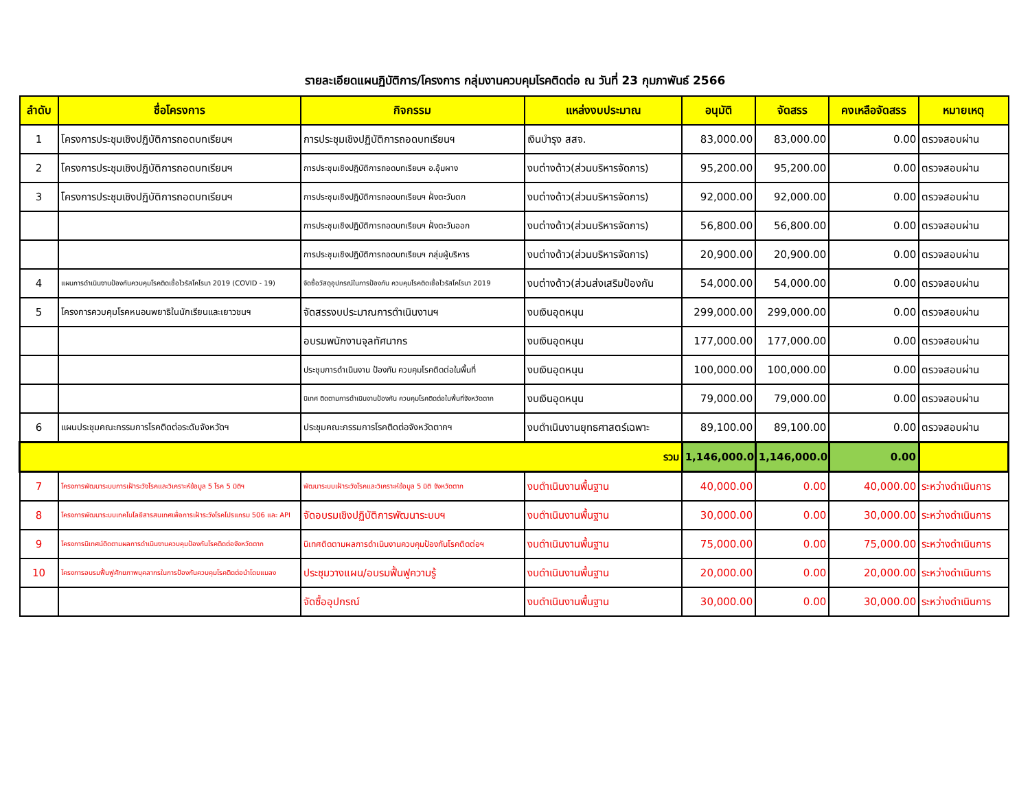รายละเอียดแผนฏิบัติการ/โครงการ กลุ่มงานควบคุมโรคติดต่อ ณ วันที่ 23 กุมภาพันธ์ 2566
| ลำดับ | ชื่อโครงการ | กิจกรรม | แหล่งงบประมาณ | อนุมัติ | จัดสรร | คงเหลือจัดสรร | หมายเหตุ |
| --- | --- | --- | --- | --- | --- | --- | --- |
| 1 | โครงการประชุมเชิงปฏิบัติการถอดบทเรียนฯ | การประชุมเชิงปฏิบัติการถอดบทเรียนฯ | เงินบำรุง สสจ. | 83,000.00 | 83,000.00 | 0.00 | ตรวจสอบผ่าน |
| 2 | โครงการประชุมเชิงปฏิบัติการถอดบทเรียนฯ | การประชุมเชิงปฏิบัติการถอดบทเรียนฯ อ.อุ้มผาง | งบต่างด้าว(ส่วนบริหารจัดการ) | 95,200.00 | 95,200.00 | 0.00 | ตรวจสอบผ่าน |
| 3 | โครงการประชุมเชิงปฏิบัติการถอดบทเรียนฯ | การประชุมเชิงปฏิบัติการถอดบทเรียนฯ ฝั่งตะวันตก | งบต่างด้าว(ส่วนบริหารจัดการ) | 92,000.00 | 92,000.00 | 0.00 | ตรวจสอบผ่าน |
| | | การประชุมเชิงปฏิบัติการถอดบทเรียนฯ ฝั่งตะวันออก | งบต่างด้าว(ส่วนบริหารจัดการ) | 56,800.00 | 56,800.00 | 0.00 | ตรวจสอบผ่าน |
| | | การประชุมเชิงปฏิบัติการถอดบทเรียนฯ กลุ่มผู้บริหาร | งบต่างด้าว(ส่วนบริหารจัดการ) | 20,900.00 | 20,900.00 | 0.00 | ตรวจสอบผ่าน |
| 4 | แผนการดำเนินงานป้องกันควบคุมโรคติดเชื้อไวรัสโคโรนา 2019 (COVID - 19) | จัดซื้อวัสดุอุปกรณ์ในการป้องกัน ควบคุมโรคติดเชื้อไวรัสโคโรนา 2019 | งบต่างด้าว(ส่วนส่งเสริมป้องกัน | 54,000.00 | 54,000.00 | 0.00 | ตรวจสอบผ่าน |
| 5 | โครงการควบคุมโรคหนอนพยาธิในนักเรียนและเยาวชนฯ | จัดสรรงบประมาณการดำเนินงานฯ | งบเงินอุดหนุน | 299,000.00 | 299,000.00 | 0.00 | ตรวจสอบผ่าน |
| | | อบรมพนักงานจุลทัศนากร | งบเงินอุดหนุน | 177,000.00 | 177,000.00 | 0.00 | ตรวจสอบผ่าน |
| | | ประชุมการดำเนินงาน ป้องกัน ควบคุมโรคติดต่อในพื้นที่ | งบเงินอุดหนุน | 100,000.00 | 100,000.00 | 0.00 | ตรวจสอบผ่าน |
| | | นิเทศ ติดตามการดำเนินงานป้องกัน ควบคุมโรคติดต่อในพื้นที่จังหวัดตาก | งบเงินอุดหนุน | 79,000.00 | 79,000.00 | 0.00 | ตรวจสอบผ่าน |
| 6 | แผนประชุมคณะกรรมการโรคติดต่อระดับจังหวัดฯ | ประชุมคณะกรรมการโรคติดต่อจังหวัดตากฯ | งบดำเนินงานยุทธศาสตร์เฉพาะ | 89,100.00 | 89,100.00 | 0.00 | ตรวจสอบผ่าน |
| รวม | | | | 1,146,000.00 | 1,146,000.00 | 0.00 | |
| 7 | โครงการพัฒนาระบบการเฝ้าระวังโรคและวิเคราะห์ข้อมูล 5 โรค 5 มิติฯ | พัฒนาระบบเฝ้าระวังโรคและวิเคราะห์ข้อมูล 5 มิติ จังหวัดตาก | งบดำเนินงานพื้นฐาน | 40,000.00 | 0.00 | 40,000.00 | ระหว่างดำเนินการ |
| 8 | โครงการพัฒนาระบบเทคโนโลยีสารสนเทศเพื่อการเฝ้าระวังโรคโปรแกรม 506 และ API | จัดอบรมเชิงปฏิบัติการพัฒนาระบบฯ | งบดำเนินงานพื้นฐาน | 30,000.00 | 0.00 | 30,000.00 | ระหว่างดำเนินการ |
| 9 | โครงการนิเทศน์ติดตามผลการดำเนินงานควบคุมป้องกันโรคติดต่อจังหวัดตาก | นิเทศติดตามผลการดำเนินงานควบคุมป้องกันโรคติดต่อฯ | งบดำเนินงานพื้นฐาน | 75,000.00 | 0.00 | 75,000.00 | ระหว่างดำเนินการ |
| 10 | โครงการอบรมฟื้นฟูศักยภาพบุคลากรในการป้องกันควบคุมโรคติดต่อนำโดยแมลง | ประชุมวางแผน/อบรมฟื้นฟูความรู้ | งบดำเนินงานพื้นฐาน | 20,000.00 | 0.00 | 20,000.00 | ระหว่างดำเนินการ |
| | | จัดซื้ออุปกรณ์ | งบดำเนินงานพื้นฐาน | 30,000.00 | 0.00 | 30,000.00 | ระหว่างดำเนินการ |